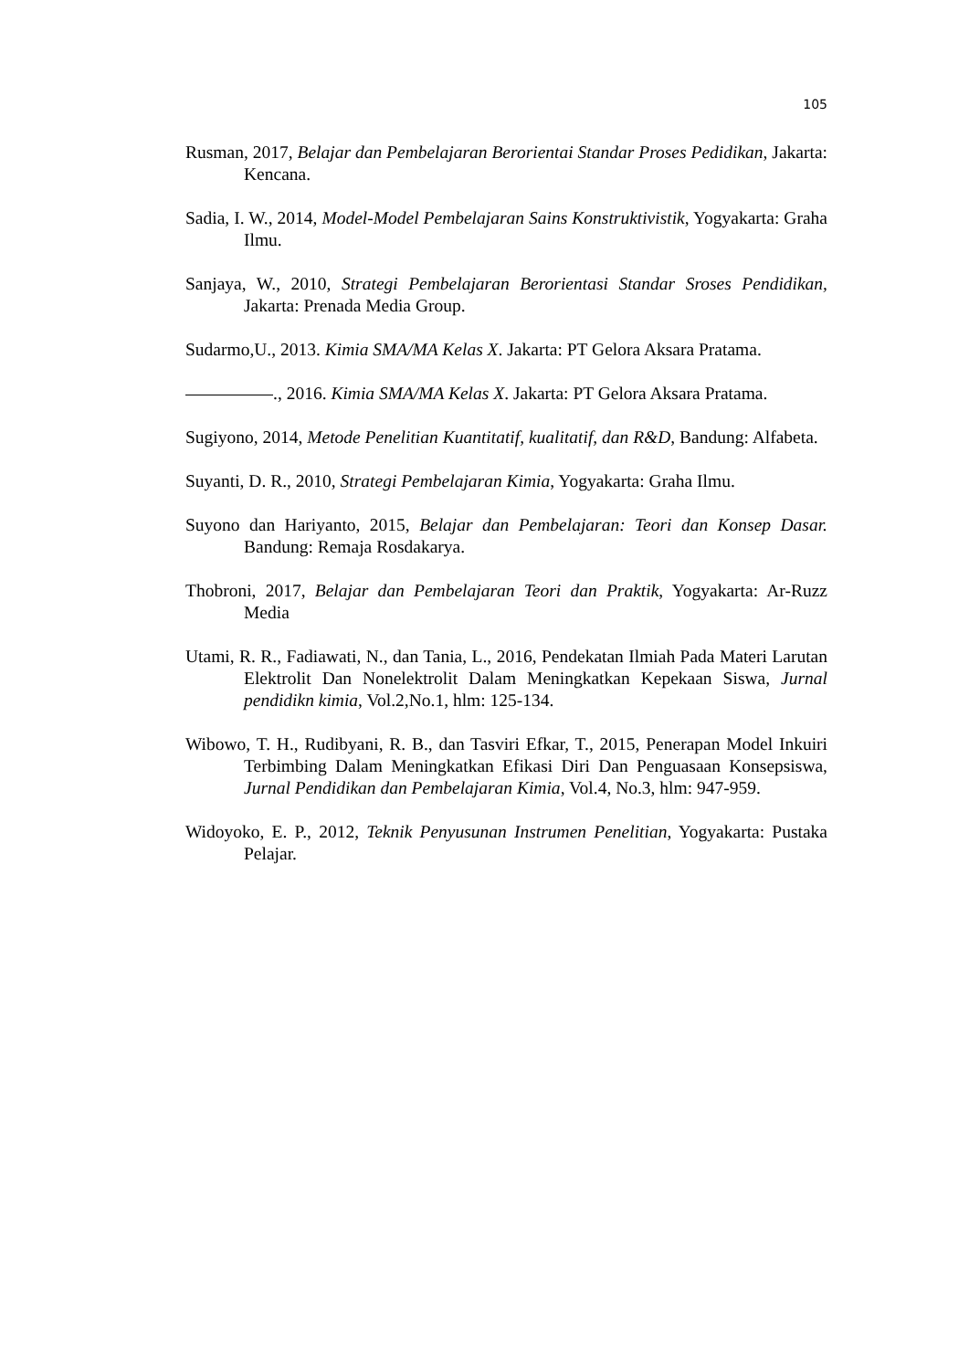105
Rusman, 2017, Belajar dan Pembelajaran Berorientai Standar Proses Pedidikan, Jakarta: Kencana.
Sadia, I. W., 2014, Model-Model Pembelajaran Sains Konstruktivistik, Yogyakarta: Graha Ilmu.
Sanjaya, W., 2010, Strategi Pembelajaran Berorientasi Standar Sroses Pendidikan, Jakarta: Prenada Media Group.
Sudarmo,U., 2013. Kimia SMA/MA Kelas X. Jakarta: PT Gelora Aksara Pratama.
., 2016. Kimia SMA/MA Kelas X. Jakarta: PT Gelora Aksara Pratama.
Sugiyono, 2014, Metode Penelitian Kuantitatif, kualitatif, dan R&D, Bandung: Alfabeta.
Suyanti, D. R., 2010, Strategi Pembelajaran Kimia, Yogyakarta: Graha Ilmu.
Suyono dan Hariyanto, 2015, Belajar dan Pembelajaran: Teori dan Konsep Dasar. Bandung: Remaja Rosdakarya.
Thobroni, 2017, Belajar dan Pembelajaran Teori dan Praktik, Yogyakarta: Ar-Ruzz Media
Utami, R. R., Fadiawati, N., dan Tania, L., 2016, Pendekatan Ilmiah Pada Materi Larutan Elektrolit Dan Nonelektrolit Dalam Meningkatkan Kepekaan Siswa, Jurnal pendidikn kimia, Vol.2,No.1, hlm: 125-134.
Wibowo, T. H., Rudibyani, R. B., dan Tasviri Efkar, T., 2015, Penerapan Model Inkuiri Terbimbing Dalam Meningkatkan Efikasi Diri Dan Penguasaan Konsepsiswa, Jurnal Pendidikan dan Pembelajaran Kimia, Vol.4, No.3, hlm: 947-959.
Widoyoko, E. P., 2012, Teknik Penyusunan Instrumen Penelitian, Yogyakarta: Pustaka Pelajar.